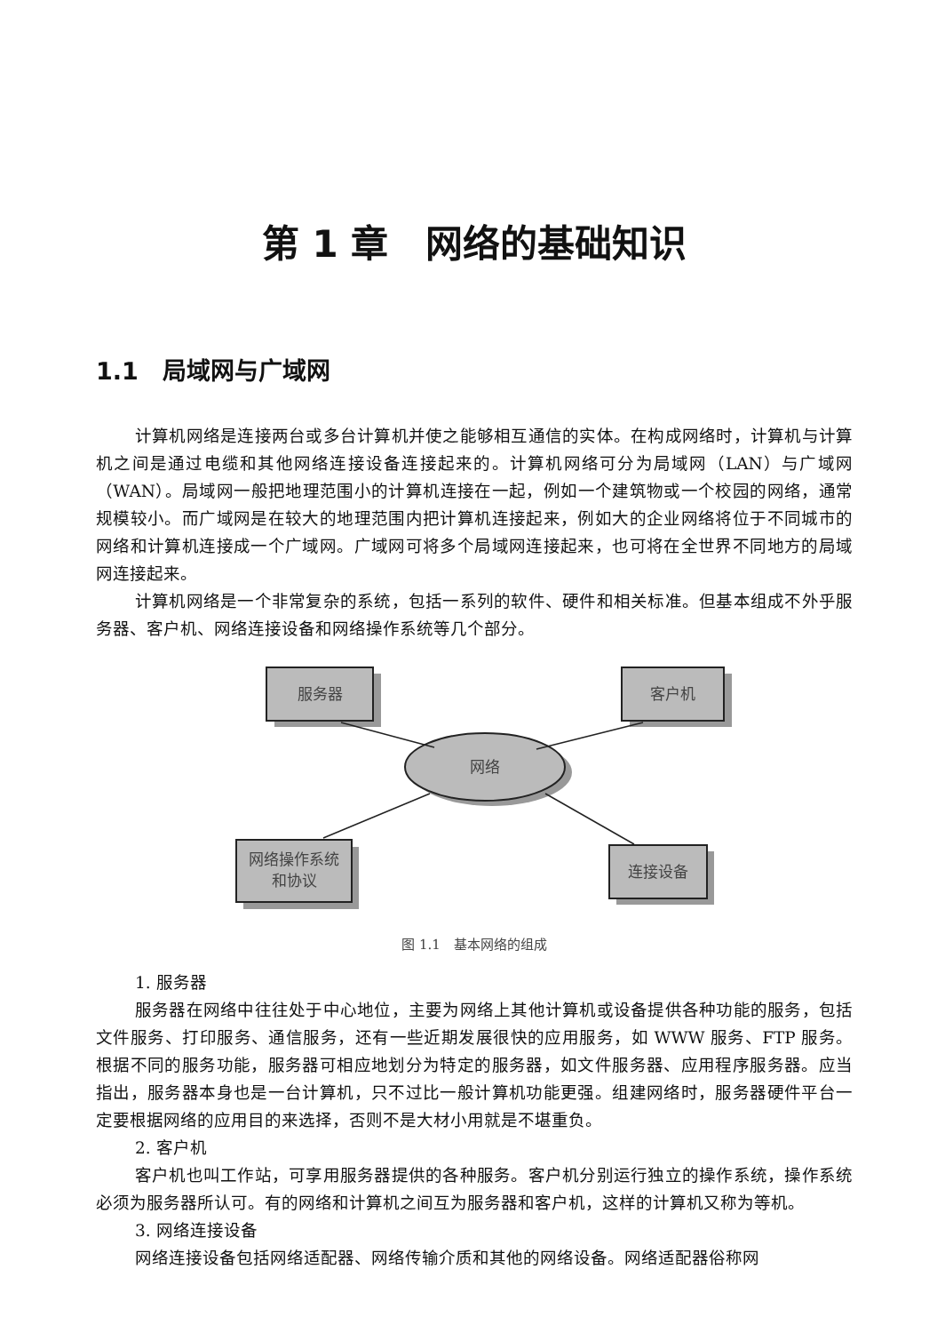第 1 章　网络的基础知识
1.1　局域网与广域网
计算机网络是连接两台或多台计算机并使之能够相互通信的实体。在构成网络时，计算机与计算机之间是通过电缆和其他网络连接设备连接起来的。计算机网络可分为局域网（LAN）与广域网（WAN）。局域网一般把地理范围小的计算机连接在一起，例如一个建筑物或一个校园的网络，通常规模较小。而广域网是在较大的地理范围内把计算机连接起来，例如大的企业网络将位于不同城市的网络和计算机连接成一个广域网。广域网可将多个局域网连接起来，也可将在全世界不同地方的局域网连接起来。
计算机网络是一个非常复杂的系统，包括一系列的软件、硬件和相关标准。但基本组成不外乎服务器、客户机、网络连接设备和网络操作系统等几个部分。
服务器
客户机
网络
网络操作系统
和协议
连接设备
图 1.1　基本网络的组成
1. 服务器
服务器在网络中往往处于中心地位，主要为网络上其他计算机或设备提供各种功能的服务，包括文件服务、打印服务、通信服务，还有一些近期发展很快的应用服务，如 WWW 服务、FTP 服务。根据不同的服务功能，服务器可相应地划分为特定的服务器，如文件服务器、应用程序服务器。应当指出，服务器本身也是一台计算机，只不过比一般计算机功能更强。组建网络时，服务器硬件平台一定要根据网络的应用目的来选择，否则不是大材小用就是不堪重负。
2. 客户机
客户机也叫工作站，可享用服务器提供的各种服务。客户机分别运行独立的操作系统，操作系统必须为服务器所认可。有的网络和计算机之间互为服务器和客户机，这样的计算机又称为等机。
3. 网络连接设备
网络连接设备包括网络适配器、网络传输介质和其他的网络设备。网络适配器俗称网